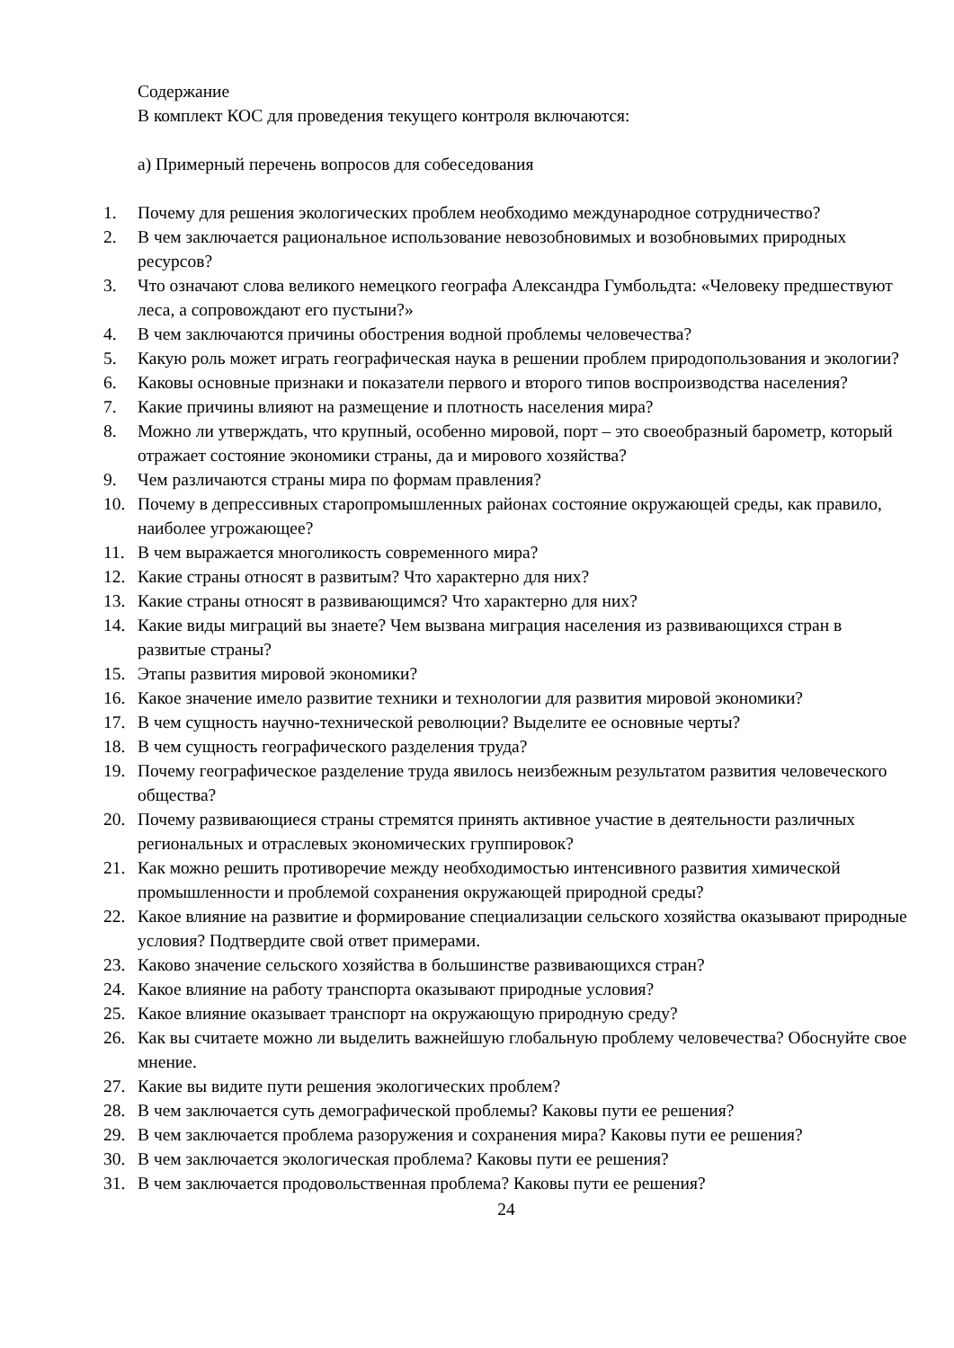Содержание
В комплект КОС для проведения текущего контроля включаются:
а) Примерный перечень вопросов для собеседования
1. Почему для решения экологических проблем необходимо международное сотрудничество?
2. В чем заключается рациональное использование невозобновимых и возобновымих природных ресурсов?
3. Что означают слова великого немецкого географа Александра Гумбольдта: «Человеку предшествуют леса, а сопровождают его пустыни?»
4. В чем заключаются причины обострения водной проблемы человечества?
5. Какую роль может играть географическая наука в решении проблем природопользования и экологии?
6. Каковы основные признаки и показатели первого и второго типов воспроизводства населения?
7. Какие причины влияют на размещение и плотность населения мира?
8. Можно ли утверждать, что крупный, особенно мировой, порт – это своеобразный барометр, который отражает состояние экономики страны, да и мирового хозяйства?
9. Чем различаются страны мира по формам правления?
10. Почему в депрессивных старопромышленных районах состояние окружающей среды, как правило, наиболее угрожающее?
11. В чем выражается многоликость современного мира?
12. Какие страны относят в развитым? Что характерно для них?
13. Какие страны относят в развивающимся? Что характерно для них?
14. Какие виды миграций вы знаете? Чем вызвана миграция населения из развивающихся стран в развитые страны?
15. Этапы развития мировой экономики?
16. Какое значение имело развитие техники и технологии для развития мировой экономики?
17. В чем сущность научно-технической революции? Выделите ее основные черты?
18. В чем сущность географического разделения труда?
19. Почему географическое разделение труда явилось неизбежным результатом развития человеческого общества?
20. Почему развивающиеся страны стремятся принять активное участие в деятельности различных региональных и отраслевых экономических группировок?
21. Как можно решить противоречие между необходимостью интенсивного развития химической промышленности и проблемой сохранения окружающей природной среды?
22. Какое влияние на развитие и формирование специализации сельского хозяйства оказывают природные условия? Подтвердите свой ответ примерами.
23. Каково значение сельского хозяйства в большинстве развивающихся стран?
24. Какое влияние на работу транспорта оказывают природные условия?
25. Какое влияние оказывает транспорт на окружающую природную среду?
26. Как вы считаете можно ли выделить важнейшую глобальную проблему человечества? Обоснуйте свое мнение.
27. Какие вы видите пути решения экологических проблем?
28. В чем заключается суть демографической проблемы? Каковы пути ее решения?
29. В чем заключается проблема разоружения и сохранения мира? Каковы пути ее решения?
30. В чем заключается экологическая проблема? Каковы пути ее решения?
31. В чем заключается продовольственная проблема? Каковы пути ее решения?
24